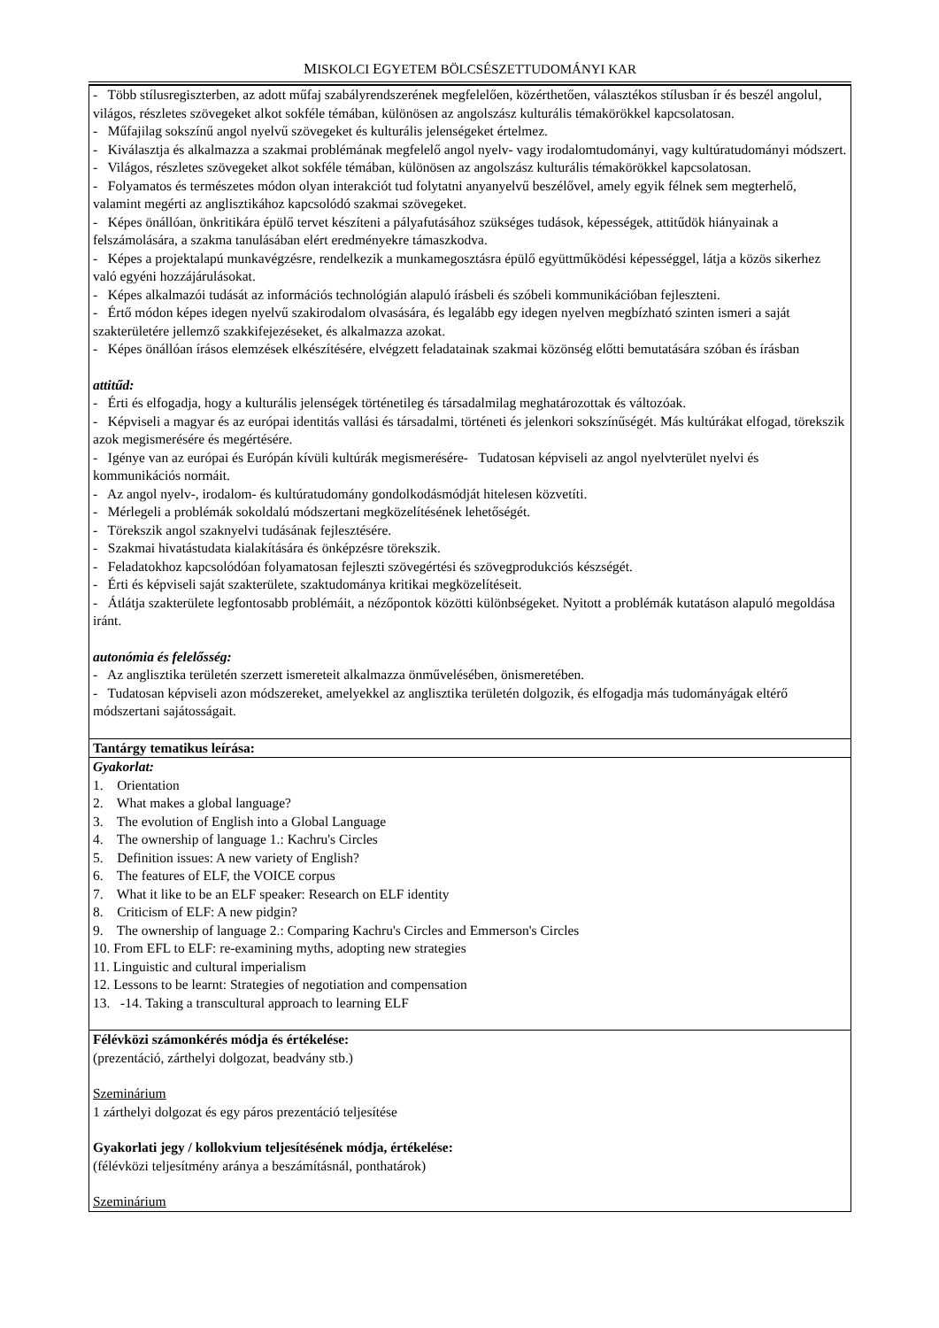MISKOLCI EGYETEM BÖLCSÉSZETTUDOMÁNYI KAR
| - Több stílusregiszterben, az adott műfaj szabályrendszerének megfelelően, közérthetően, választékos stílusban ír és beszél angolul, világos, részletes szövegeket alkot sokféle témában, különösen az angolszász kulturális témakörökkel kapcsolatosan. - Műfajilag sokszínű angol nyelvű szövegeket és kulturális jelenségeket értelmez. - Kiválasztja és alkalmazza a szakmai problémának megfelelő angol nyelv- vagy irodalomtudományi, vagy kultúratudományi módszert. - Világos, részletes szövegeket alkot sokféle témában, különösen az angolszász kulturális témakörökkel kapcsolatosan. - Folyamatos és természetes módon olyan interakciót tud folytatni anyanyelvű beszélővel, amely egyik félnek sem megterhelő, valamint megérti az anglisztikához kapcsolódó szakmai szövegeket. - Képes önállóan, önkritikára épülő tervet készíteni a pályafutásához szükséges tudások, képességek, attitűdök hiányainak a felszámolására, a szakma tanulásában elért eredményekre támaszkodva. - Képes a projektalapú munkavégzésre, rendelkezik a munkamegosztásra épülő együttműködési képességgel, látja a közös sikerhez való egyéni hozzájárulásokat. - Képes alkalmazói tudását az információs technológián alapuló írásbeli és szóbeli kommunikációban fejleszteni. - Értő módon képes idegen nyelvű szakirodalom olvasására, és legalább egy idegen nyelven megbízható szinten ismeri a saját szakterületére jellemző szakkifejezéseket, és alkalmazza azokat. - Képes önállóan írásos elemzések elkészítésére, elvégzett feladatainak szakmai közönség előtti bemutatására szóban és írásban attitűd: - Érti és elfogadja, hogy a kulturális jelenségek történetileg és társadalmilag meghatározottak és változóak. - Képviseli a magyar és az európai identitás vallási és társadalmi, történeti és jelenkori sokszínűségét. Más kultúrákat elfogad, törekszik azok megismerésére és megértésére. - Igénye van az európai és Európán kívüli kultúrák megismerésére- Tudatosan képviseli az angol nyelvterület nyelvi és kommunikációs normáit. - Az angol nyelv-, irodalom- és kultúratudomány gondolkodásmódját hitelesen közvetíti. - Mérlegeli a problémák sokoldalú módszertani megközelítésének lehetőségét. - Törekszik angol szaknyelvi tudásának fejlesztésére. - Szakmai hivatástudata kialakítására és önképzésre törekszik. - Feladatokhoz kapcsolódóan folyamatosan fejleszti szövegértési és szövegprodukciós készségét. - Érti és képviseli saját szakterülete, szaktudománya kritikai megközelítéseit. - Átlátja szakterülete legfontosabb problémáit, a nézőpontok közötti különbségeket. Nyitott a problémák kutatáson alapuló megoldása iránt. autonómia és felelősség: - Az anglisztika területén szerzett ismereteit alkalmazza önművelésében, önismeretében. - Tudatosan képviseli azon módszereket, amelyekkel az anglisztika területén dolgozik, és elfogadja más tudományágak eltérő módszertani sajátosságait. |
| Tantárgy tematikus leírása: |
| Gyakorlat: 1. Orientation 2. What makes a global language? 3. The evolution of English into a Global Language 4. The ownership of language 1.: Kachru's Circles 5. Definition issues: A new variety of English? 6. The features of ELF, the VOICE corpus 7. What it like to be an ELF speaker: Research on ELF identity 8. Criticism of ELF: A new pidgin? 9. The ownership of language 2.: Comparing Kachru's Circles and Emmerson's Circles 10. From EFL to ELF: re-examining myths, adopting new strategies 11. Linguistic and cultural imperialism 12. Lessons to be learnt: Strategies of negotiation and compensation 13. -14. Taking a transcultural approach to learning ELF |
| Félévközi számonkérés módja és értékelése: (prezentáció, zárthelyi dolgozat, beadvány stb.) Szeminárium 1 zárthelyi dolgozat és egy páros prezentáció teljesítése Gyakorlati jegy / kollokvium teljesítésének módja, értékelése: (félévközi teljesítmény aránya a beszámításnál, ponthatárok) Szeminárium |